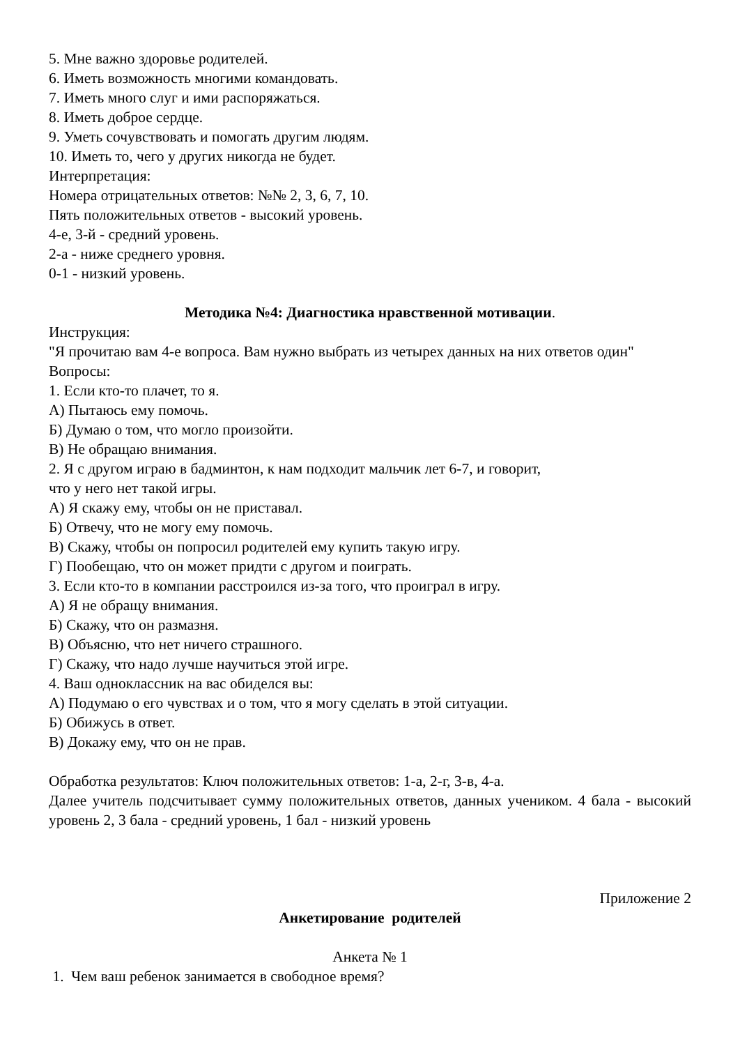5. Мне важно здоровье родителей.
6. Иметь возможность многими командовать.
7. Иметь много слуг и ими распоряжаться.
8. Иметь доброе сердце.
9. Уметь сочувствовать и помогать другим людям.
10. Иметь то, чего у других никогда не будет.
Интерпретация:
Номера отрицательных ответов: №№ 2, 3, 6, 7, 10.
Пять положительных ответов - высокий уровень.
4-е, 3-й - средний уровень.
2-а - ниже среднего уровня.
0-1 - низкий уровень.
Методика №4: Диагностика нравственной мотивации.
Инструкция:
"Я прочитаю вам 4-е вопроса. Вам нужно выбрать из четырех данных на них ответов один"
Вопросы:
1. Если кто-то плачет, то я.
А) Пытаюсь ему помочь.
Б) Думаю о том, что могло произойти.
В) Не обращаю внимания.
2. Я с другом играю в бадминтон, к нам подходит мальчик лет 6-7, и говорит,
что у него нет такой игры.
А) Я скажу ему, чтобы он не приставал.
Б) Отвечу, что не могу ему помочь.
В) Скажу, чтобы он попросил родителей ему купить такую игру.
Г) Пообещаю, что он может придти с другом и поиграть.
3. Если кто-то в компании расстроился из-за того, что проиграл в игру.
А) Я не обращу внимания.
Б) Скажу, что он размазня.
В) Объясню, что нет ничего страшного.
Г) Скажу, что надо лучше научиться этой игре.
4. Ваш одноклассник на вас обиделся вы:
А) Подумаю о его чувствах и о том, что я могу сделать в этой ситуации.
Б) Обижусь в ответ.
В) Докажу ему, что он не прав.
Обработка результатов: Ключ положительных ответов: 1-а, 2-г, 3-в, 4-а.
Далее учитель подсчитывает сумму положительных ответов, данных учеником. 4 бала - высокий уровень 2, 3 бала - средний уровень, 1 бал - низкий уровень
Приложение 2
Анкетирование родителей
Анкета № 1
1. Чем ваш ребенок занимается в свободное время?